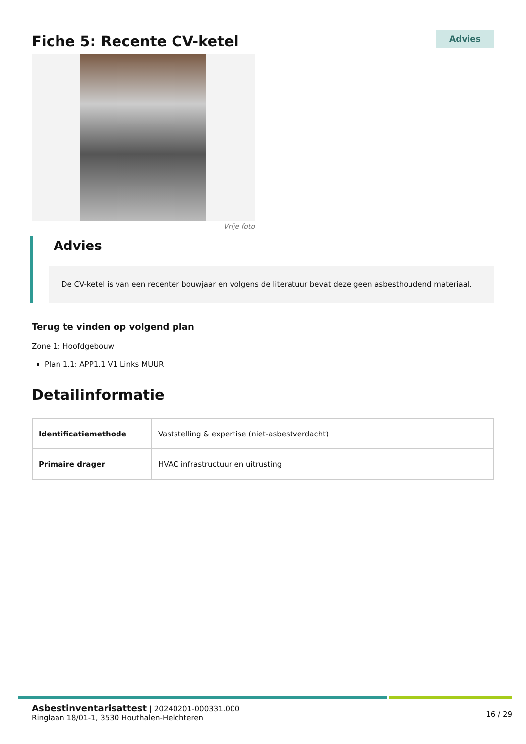Fiche 5: Recente CV-ketel
Advies
Vrije foto
Advies
De CV-ketel is van een recenter bouwjaar en volgens de literatuur bevat deze geen asbesthoudend materiaal.
Terug te vinden op volgend plan
Zone 1: Hoofdgebouw
Plan 1.1: APP1.1 V1 Links MUUR
Detailinformatie
| Identificatiemethode | Vaststelling & expertise (niet-asbestverdacht) |
| Primaire drager | HVAC infrastructuur en uitrusting |
Asbestinventarisattest | 20240201-000331.000
Ringlaan 18/01-1, 3530 Houthalen-Helchteren
16 / 29